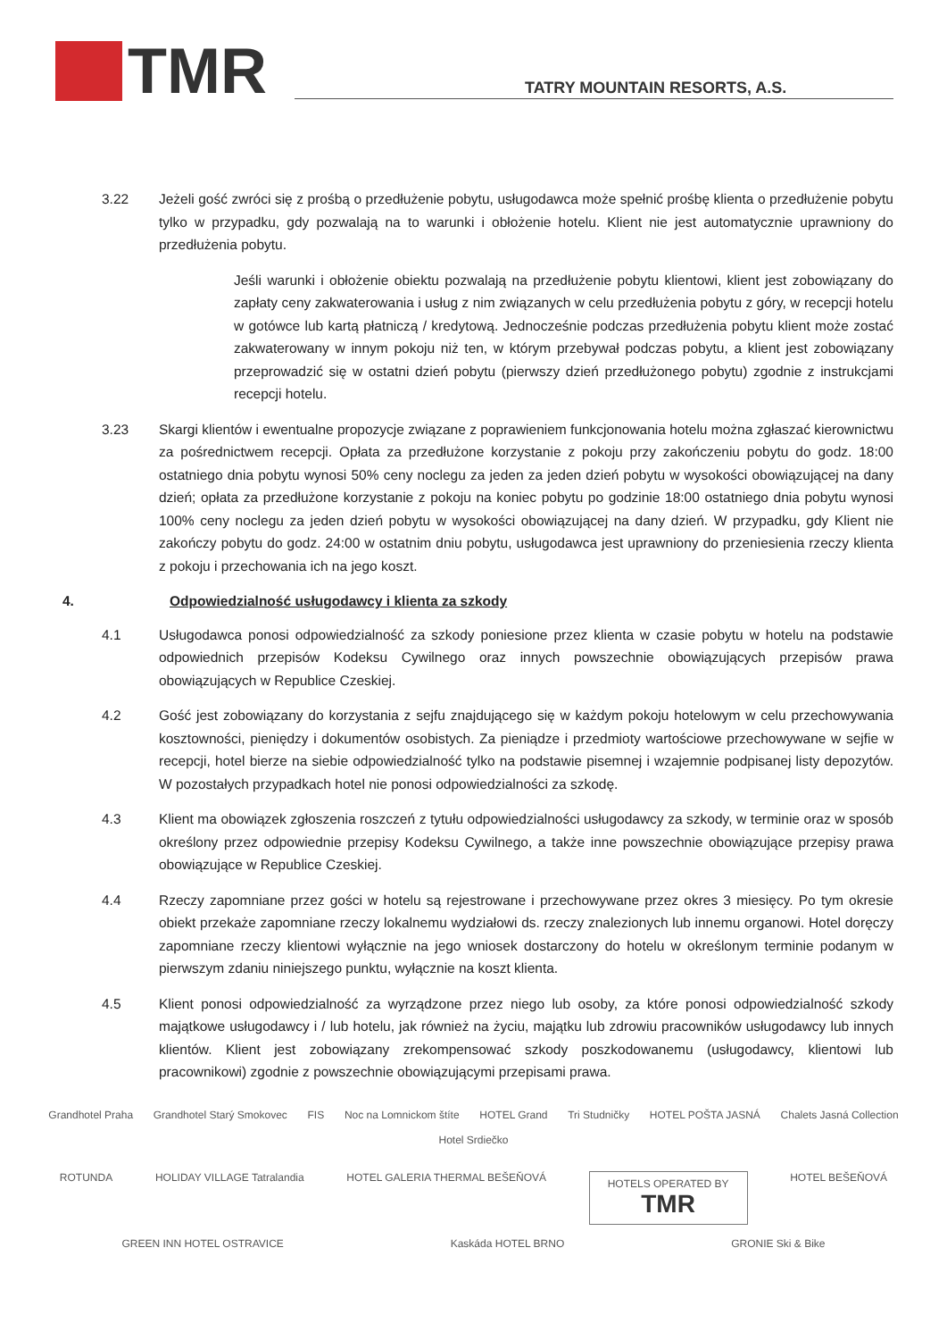TMR
TATRY MOUNTAIN RESORTS, A.S.
3.22 Jeżeli gość zwróci się z prośbą o przedłużenie pobytu, usługodawca może spełnić prośbę klienta o przedłużenie pobytu tylko w przypadku, gdy pozwalają na to warunki i obłożenie hotelu. Klient nie jest automatycznie uprawniony do przedłużenia pobytu.
Jeśli warunki i obłożenie obiektu pozwalają na przedłużenie pobytu klientowi, klient jest zobowiązany do zapłaty ceny zakwaterowania i usług z nim związanych w celu przedłużenia pobytu z góry, w recepcji hotelu w gotówce lub kartą płatniczą / kredytową. Jednocześnie podczas przedłużenia pobytu klient może zostać zakwaterowany w innym pokoju niż ten, w którym przebywał podczas pobytu, a klient jest zobowiązany przeprowadzić się w ostatni dzień pobytu (pierwszy dzień przedłużonego pobytu) zgodnie z instrukcjami recepcji hotelu.
3.23 Skargi klientów i ewentualne propozycje związane z poprawieniem funkcjonowania hotelu można zgłaszać kierownictwu za pośrednictwem recepcji. Opłata za przedłużone korzystanie z pokoju przy zakończeniu pobytu do godz. 18:00 ostatniego dnia pobytu wynosi 50% ceny noclegu za jeden za jeden dzień pobytu w wysokości obowiązującej na dany dzień; opłata za przedłużone korzystanie z pokoju na koniec pobytu po godzinie 18:00 ostatniego dnia pobytu wynosi 100% ceny noclegu za jeden dzień pobytu w wysokości obowiązującej na dany dzień. W przypadku, gdy Klient nie zakończy pobytu do godz. 24:00 w ostatnim dniu pobytu, usługodawca jest uprawniony do przeniesienia rzeczy klienta z pokoju i przechowania ich na jego koszt.
4. Odpowiedzialność usługodawcy i klienta za szkody
4.1 Usługodawca ponosi odpowiedzialność za szkody poniesione przez klienta w czasie pobytu w hotelu na podstawie odpowiednich przepisów Kodeksu Cywilnego oraz innych powszechnie obowiązujących przepisów prawa obowiązujących w Republice Czeskiej.
4.2 Gość jest zobowiązany do korzystania z sejfu znajdującego się w każdym pokoju hotelowym w celu przechowywania kosztowności, pieniędzy i dokumentów osobistych. Za pieniądze i przedmioty wartościowe przechowywane w sejfie w recepcji, hotel bierze na siebie odpowiedzialność tylko na podstawie pisemnej i wzajemnie podpisanej listy depozytów. W pozostałych przypadkach hotel nie ponosi odpowiedzialności za szkodę.
4.3 Klient ma obowiązek zgłoszenia roszczeń z tytułu odpowiedzialności usługodawcy za szkody, w terminie oraz w sposób określony przez odpowiednie przepisy Kodeksu Cywilnego, a także inne powszechnie obowiązujące przepisy prawa obowiązujące w Republice Czeskiej.
4.4 Rzeczy zapomniane przez gości w hotelu są rejestrowane i przechowywane przez okres 3 miesięcy. Po tym okresie obiekt przekaże zapomniane rzeczy lokalnemu wydziałowi ds. rzeczy znalezionych lub innemu organowi. Hotel doręczy zapomniane rzeczy klientowi wyłącznie na jego wniosek dostarczony do hotelu w określonym terminie podanym w pierwszym zdaniu niniejszego punktu, wyłącznie na koszt klienta.
4.5 Klient ponosi odpowiedzialność za wyrządzone przez niego lub osoby, za które ponosi odpowiedzialność szkody majątkowe usługodawcy i / lub hotelu, jak również na życiu, majątku lub zdrowiu pracowników usługodawcy lub innych klientów. Klient jest zobowiązany zrekompensować szkody poszkodowanemu (usługodawcy, klientowi lub pracownikowi) zgodnie z powszechnie obowiązującymi przepisami prawa.
Grandhotel Praha Grandhotel Starý Smokovec FIS Noc na Lomnickom štíte HOTEL Grand Tri Studničky HOTEL POŠTA JASNÁ Chalets Jasná Collection Hotel Srdiečko
ROTUNDA HOLIDAY VILLAGE Tatralandia HOTEL GALERIA THERMAL BEŠEŇOVÁ HOTELS OPERATED BY
TMR HOTEL BEŠEŇOVÁ GREEN INN HOTEL OSTRAVICE Kaskáda HOTEL BRNO GRONIE Ski & Bike